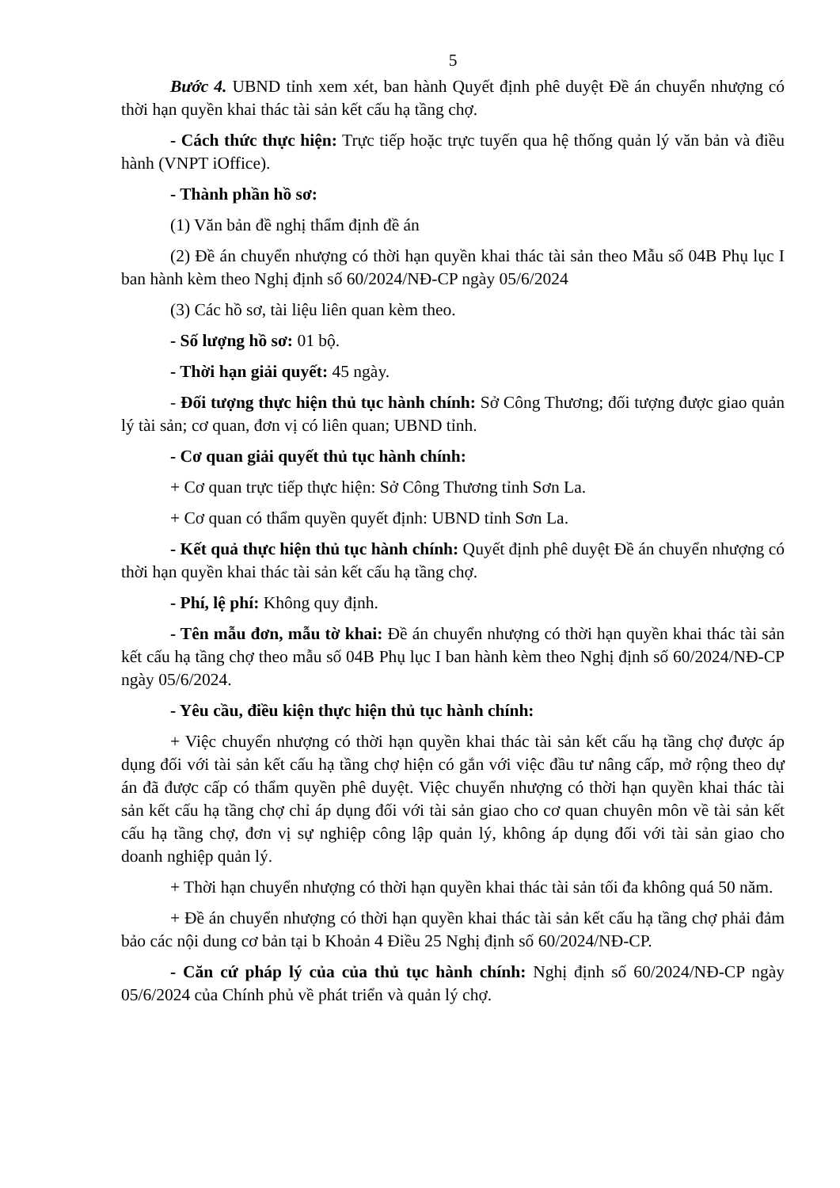5
Bước 4. UBND tỉnh xem xét, ban hành Quyết định phê duyệt Đề án chuyển nhượng có thời hạn quyền khai thác tài sản kết cấu hạ tầng chợ.
- Cách thức thực hiện: Trực tiếp hoặc trực tuyến qua hệ thống quản lý văn bản và điều hành (VNPT iOffice).
- Thành phần hồ sơ:
(1) Văn bản đề nghị thẩm định đề án
(2) Đề án chuyển nhượng có thời hạn quyền khai thác tài sản theo Mẫu số 04B Phụ lục I ban hành kèm theo Nghị định số 60/2024/NĐ-CP ngày 05/6/2024
(3) Các hồ sơ, tài liệu liên quan kèm theo.
- Số lượng hồ sơ: 01 bộ.
- Thời hạn giải quyết: 45 ngày.
- Đối tượng thực hiện thủ tục hành chính: Sở Công Thương; đối tượng được giao quản lý tài sản; cơ quan, đơn vị có liên quan; UBND tỉnh.
- Cơ quan giải quyết thủ tục hành chính:
+ Cơ quan trực tiếp thực hiện: Sở Công Thương tỉnh Sơn La.
+ Cơ quan có thẩm quyền quyết định: UBND tỉnh Sơn La.
- Kết quả thực hiện thủ tục hành chính: Quyết định phê duyệt Đề án chuyển nhượng có thời hạn quyền khai thác tài sản kết cấu hạ tầng chợ.
- Phí, lệ phí: Không quy định.
- Tên mẫu đơn, mẫu tờ khai: Đề án chuyển nhượng có thời hạn quyền khai thác tài sản kết cấu hạ tầng chợ theo mẫu số 04B Phụ lục I ban hành kèm theo Nghị định số 60/2024/NĐ-CP ngày 05/6/2024.
- Yêu cầu, điều kiện thực hiện thủ tục hành chính:
+ Việc chuyển nhượng có thời hạn quyền khai thác tài sản kết cấu hạ tầng chợ được áp dụng đối với tài sản kết cấu hạ tầng chợ hiện có gắn với việc đầu tư nâng cấp, mở rộng theo dự án đã được cấp có thẩm quyền phê duyệt. Việc chuyển nhượng có thời hạn quyền khai thác tài sản kết cấu hạ tầng chợ chỉ áp dụng đối với tài sản giao cho cơ quan chuyên môn về tài sản kết cấu hạ tầng chợ, đơn vị sự nghiệp công lập quản lý, không áp dụng đối với tài sản giao cho doanh nghiệp quản lý.
+ Thời hạn chuyển nhượng có thời hạn quyền khai thác tài sản tối đa không quá 50 năm.
+ Đề án chuyển nhượng có thời hạn quyền khai thác tài sản kết cấu hạ tầng chợ phải đảm bảo các nội dung cơ bản tại b Khoản 4 Điều 25 Nghị định số 60/2024/NĐ-CP.
- Căn cứ pháp lý của của thủ tục hành chính: Nghị định số 60/2024/NĐ-CP ngày 05/6/2024 của Chính phủ về phát triển và quản lý chợ.